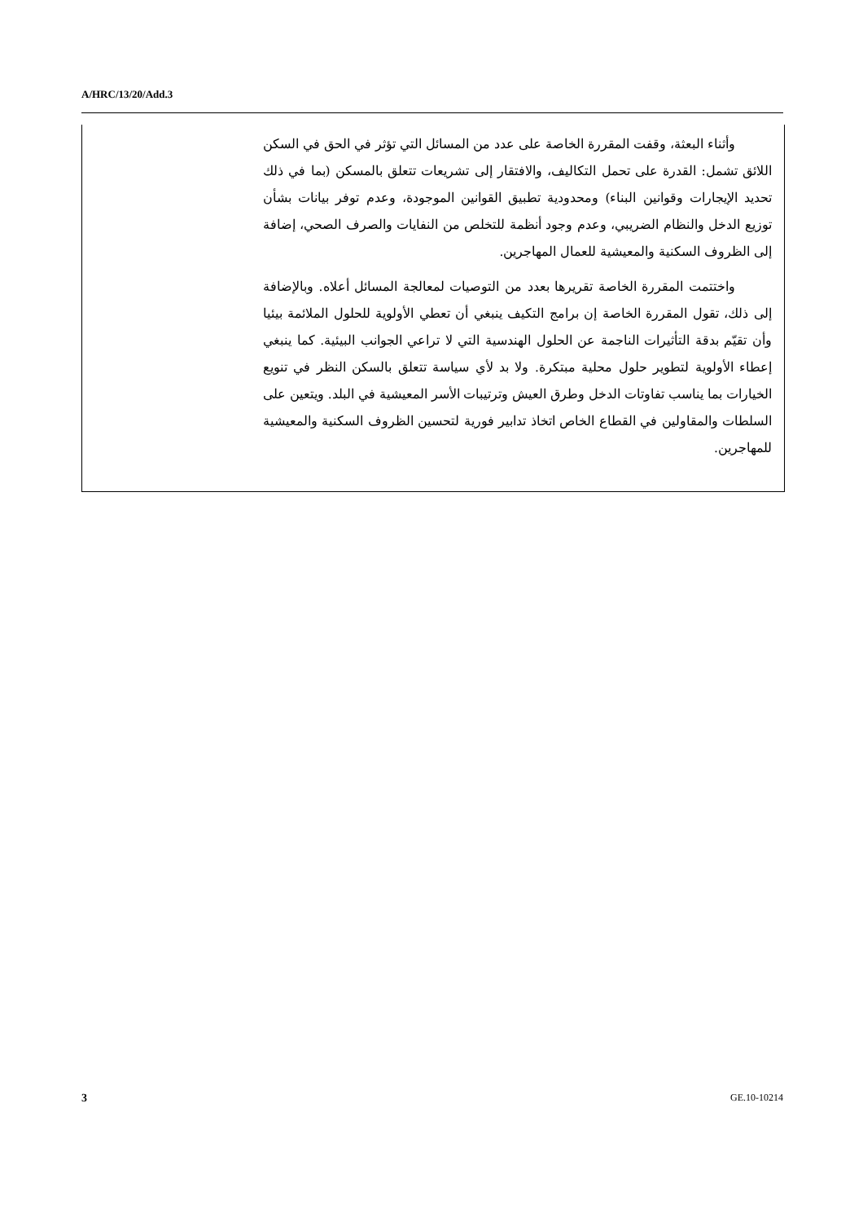A/HRC/13/20/Add.3
وأثناء البعثة، وقفت المقررة الخاصة على عدد من المسائل التي تؤثر في الحق في السكن اللائق تشمل: القدرة على تحمل التكاليف، والافتقار إلى تشريعات تتعلق بالمسكن (بما في ذلك تحديد الإيجارات وقوانين البناء) ومحدودية تطبيق القوانين الموجودة، وعدم توفر بيانات بشأن توزيع الدخل والنظام الضريبي، وعدم وجود أنظمة للتخلص من النفايات والصرف الصحي، إضافة إلى الظروف السكنية والمعيشية للعمال المهاجرين.
واختتمت المقررة الخاصة تقريرها بعدد من التوصيات لمعالجة المسائل أعلاه. وبالإضافة إلى ذلك، تقول المقررة الخاصة إن برامج التكيف ينبغي أن تعطي الأولوية للحلول الملائمة بيئيا وأن تقيّم بدقة التأثيرات الناجمة عن الحلول الهندسية التي لا تراعي الجوانب البيئية. كما ينبغي إعطاء الأولوية لتطوير حلول محلية مبتكرة. ولا بد لأي سياسة تتعلق بالسكن النظر في تنويع الخيارات بما يناسب تفاوتات الدخل وطرق العيش وترتيبات الأسر المعيشية في البلد. ويتعين على السلطات والمقاولين في القطاع الخاص اتخاذ تدابير فورية لتحسين الظروف السكنية والمعيشية للمهاجرين.
3 GE.10-10214